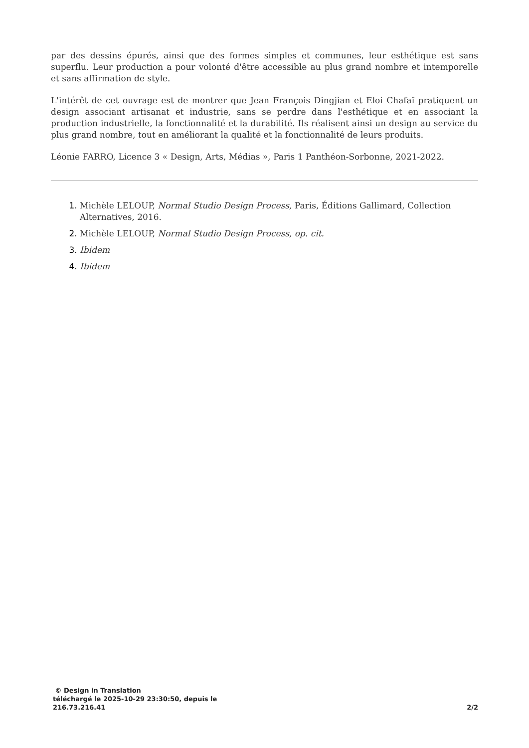par des dessins épurés, ainsi que des formes simples et communes, leur esthétique est sans superflu. Leur production a pour volonté d'être accessible au plus grand nombre et intemporelle et sans affirmation de style.
L'intérêt de cet ouvrage est de montrer que Jean François Dingjian et Eloi Chafaï pratiquent un design associant artisanat et industrie, sans se perdre dans l'esthétique et en associant la production industrielle, la fonctionnalité et la durabilité. Ils réalisent ainsi un design au service du plus grand nombre, tout en améliorant la qualité et la fonctionnalité de leurs produits.
Léonie FARRO, Licence 3 « Design, Arts, Médias », Paris 1 Panthéon-Sorbonne, 2021-2022.
Michèle LELOUP, Normal Studio Design Process, Paris, Éditions Gallimard, Collection Alternatives, 2016.
Michèle LELOUP, Normal Studio Design Process, op. cit.
Ibidem
Ibidem
© Design in Translation
téléchargé le 2025-10-29 23:30:50, depuis le
216.73.216.41
2/2